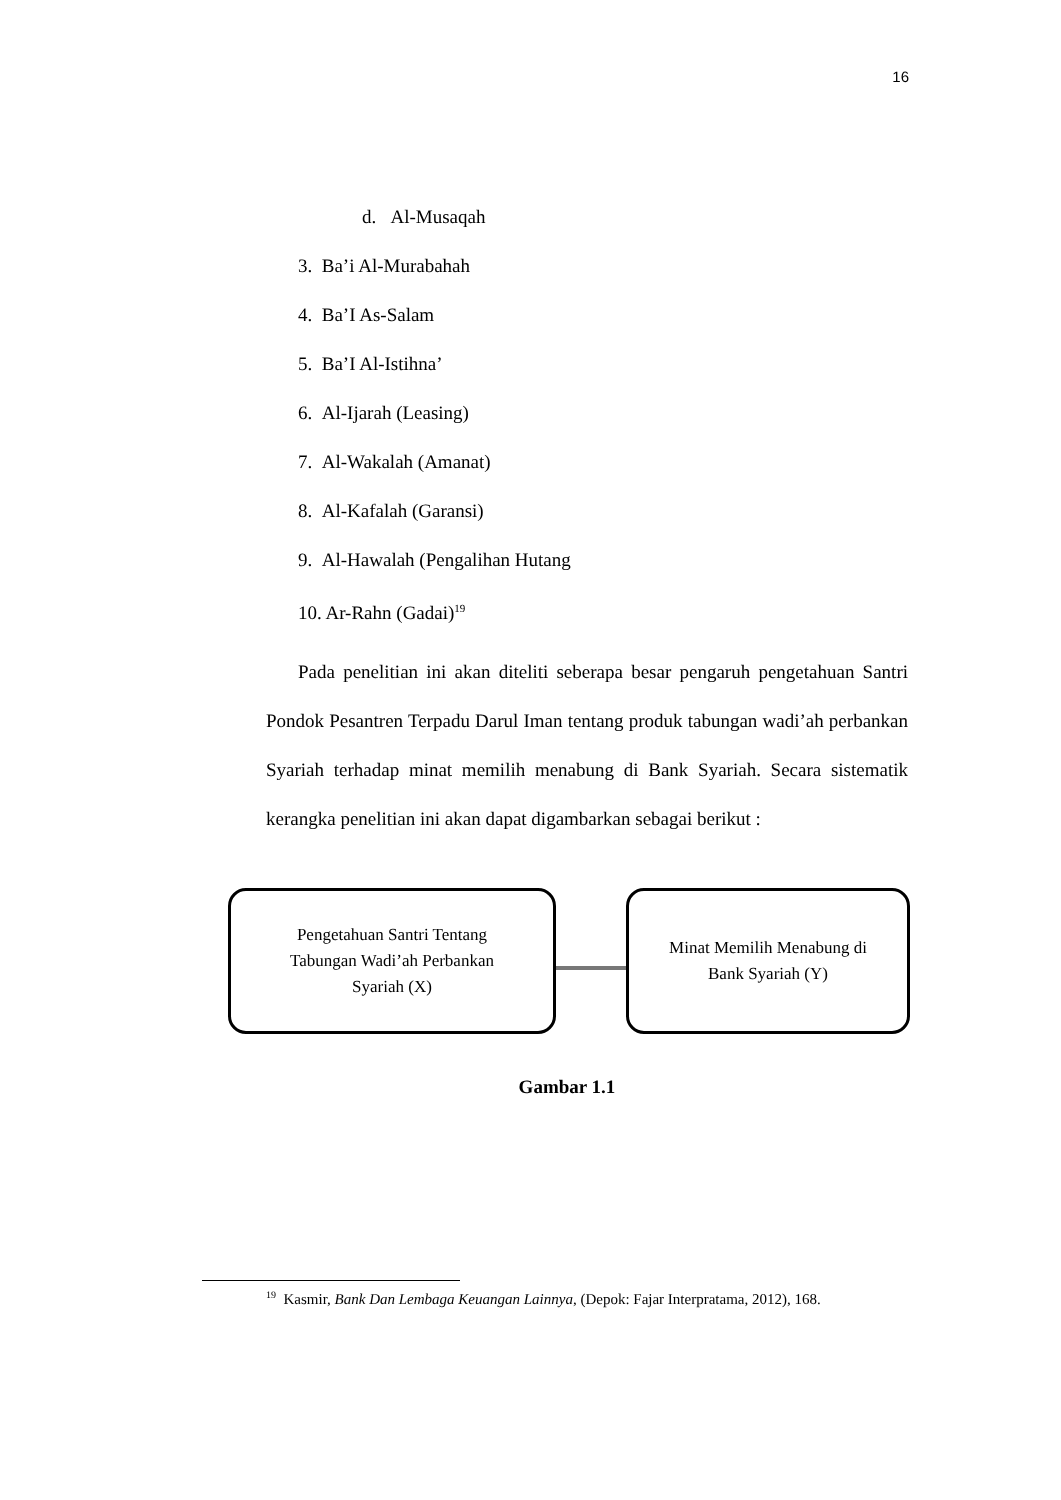16
d. Al-Musaqah
3. Ba’i Al-Murabahah
4. Ba’I As-Salam
5. Ba’I Al-Istihna’
6. Al-Ijarah (Leasing)
7. Al-Wakalah (Amanat)
8. Al-Kafalah (Garansi)
9. Al-Hawalah (Pengalihan Hutang
10. Ar-Rahn (Gadai)<sup>19</sup>
Pada penelitian ini akan diteliti seberapa besar pengaruh pengetahuan Santri Pondok Pesantren Terpadu Darul Iman tentang produk tabungan wadi’ah perbankan Syariah terhadap minat memilih menabung di Bank Syariah. Secara sistematik kerangka penelitian ini akan dapat digambarkan sebagai berikut :
Pengetahuan Santri Tentang
Tabungan Wadi’ah Perbankan
Syariah (X)
Minat Memilih Menabung di
Bank Syariah (Y)
Gambar 1.1
<sup>19</sup> Kasmir, Bank Dan Lembaga Keuangan Lainnya, (Depok: Fajar Interpratama, 2012), 168.